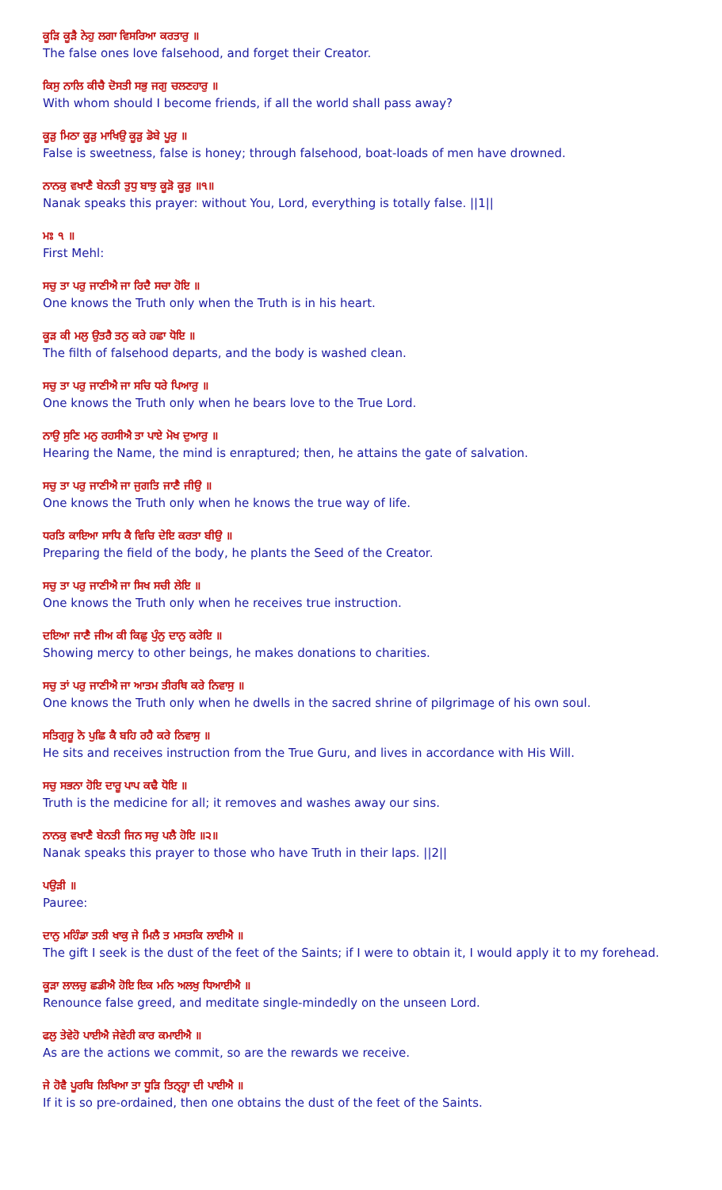ਕੂੜਿ ਕੂੜੈ ਨੇਹੁ ਲਗਾ ਵਿਸਰਿਆ ਕਰਤਾਰੁ ॥
The false ones love falsehood, and forget their Creator.
ਕਿਸੁ ਨਾਲਿ ਕੀਚੈ ਦੋਸਤੀ ਸਭੁ ਜਗੁ ਚਲਣਹਾਰੁ ॥
With whom should I become friends, if all the world shall pass away?
ਕੂੜੁ ਮਿਠਾ ਕੂੜੁ ਮਾਖਿਉ ਕੂੜੁ ਡੋਬੇ ਪੂਰੁ ॥
False is sweetness, false is honey; through falsehood, boat-loads of men have drowned.
ਨਾਨਕੁ ਵਖਾਣੈ ਬੇਨਤੀ ਤੁਧੁ ਬਾਝੁ ਕੂੜੋ ਕੂੜੁ ॥੧॥
Nanak speaks this prayer: without You, Lord, everything is totally false. ||1||
ਮਃ ੧ ॥
First Mehl:
ਸਚੁ ਤਾ ਪਰੁ ਜਾਣੀਐ ਜਾ ਰਿਦੈ ਸਚਾ ਹੋਇ ॥
One knows the Truth only when the Truth is in his heart.
ਕੂੜ ਕੀ ਮਲੁ ਉਤਰੈ ਤਨੁ ਕਰੇ ਹਛਾ ਧੋਇ ॥
The filth of falsehood departs, and the body is washed clean.
ਸਚੁ ਤਾ ਪਰੁ ਜਾਣੀਐ ਜਾ ਸਚਿ ਧਰੇ ਪਿਆਰੁ ॥
One knows the Truth only when he bears love to the True Lord.
ਨਾਉ ਸੁਣਿ ਮਨੁ ਰਹਸੀਐ ਤਾ ਪਾਏ ਮੋਖ ਦੁਆਰੁ ॥
Hearing the Name, the mind is enraptured; then, he attains the gate of salvation.
ਸਚੁ ਤਾ ਪਰੁ ਜਾਣੀਐ ਜਾ ਜੁਗਤਿ ਜਾਣੈ ਜੀਉ ॥
One knows the Truth only when he knows the true way of life.
ਧਰਤਿ ਕਾਇਆ ਸਾਧਿ ਕੈ ਵਿਚਿ ਦੇਇ ਕਰਤਾ ਬੀਉ ॥
Preparing the field of the body, he plants the Seed of the Creator.
ਸਚੁ ਤਾ ਪਰੁ ਜਾਣੀਐ ਜਾ ਸਿਖ ਸਚੀ ਲੇਇ ॥
One knows the Truth only when he receives true instruction.
ਦਇਆ ਜਾਣੈ ਜੀਅ ਕੀ ਕਿਛੁ ਪੁੰਨੁ ਦਾਨੁ ਕਰੇਇ ॥
Showing mercy to other beings, he makes donations to charities.
ਸਚੁ ਤਾਂ ਪਰੁ ਜਾਣੀਐ ਜਾ ਆਤਮ ਤੀਰਥਿ ਕਰੇ ਨਿਵਾਸੁ ॥
One knows the Truth only when he dwells in the sacred shrine of pilgrimage of his own soul.
ਸਤਿਗੁਰੂ ਨੋ ਪੁਛਿ ਕੈ ਬਹਿ ਰਹੈ ਕਰੇ ਨਿਵਾਸੁ ॥
He sits and receives instruction from the True Guru, and lives in accordance with His Will.
ਸਚੁ ਸਭਨਾ ਹੋਇ ਦਾਰੂ ਪਾਪ ਕਢੈ ਧੋਇ ॥
Truth is the medicine for all; it removes and washes away our sins.
ਨਾਨਕੁ ਵਖਾਣੈ ਬੇਨਤੀ ਜਿਨ ਸਚੁ ਪਲੈ ਹੋਇ ॥੨॥
Nanak speaks this prayer to those who have Truth in their laps. ||2||
ਪਉੜੀ ॥
Pauree:
ਦਾਨੁ ਮਹਿੰਡਾ ਤਲੀ ਖਾਕੁ ਜੇ ਮਿਲੈ ਤ ਮਸਤਕਿ ਲਾਈਐ ॥
The gift I seek is the dust of the feet of the Saints; if I were to obtain it, I would apply it to my forehead.
ਕੂੜਾ ਲਾਲਚੁ ਛਡੀਐ ਹੋਇ ਇਕ ਮਨਿ ਅਲਖੁ ਧਿਆਈਐ ॥
Renounce false greed, and meditate single-mindedly on the unseen Lord.
ਫਲੁ ਤੇਵੇਹੋ ਪਾਈਐ ਜੇਵੇਹੀ ਕਾਰ ਕਮਾਈਐ ॥
As are the actions we commit, so are the rewards we receive.
ਜੇ ਹੋਵੈ ਪੂਰਬਿ ਲਿਖਿਆ ਤਾ ਧੂੜਿ ਤਿਨ੍ਹ੍ਹਾ ਦੀ ਪਾਈਐ ॥
If it is so pre-ordained, then one obtains the dust of the feet of the Saints.